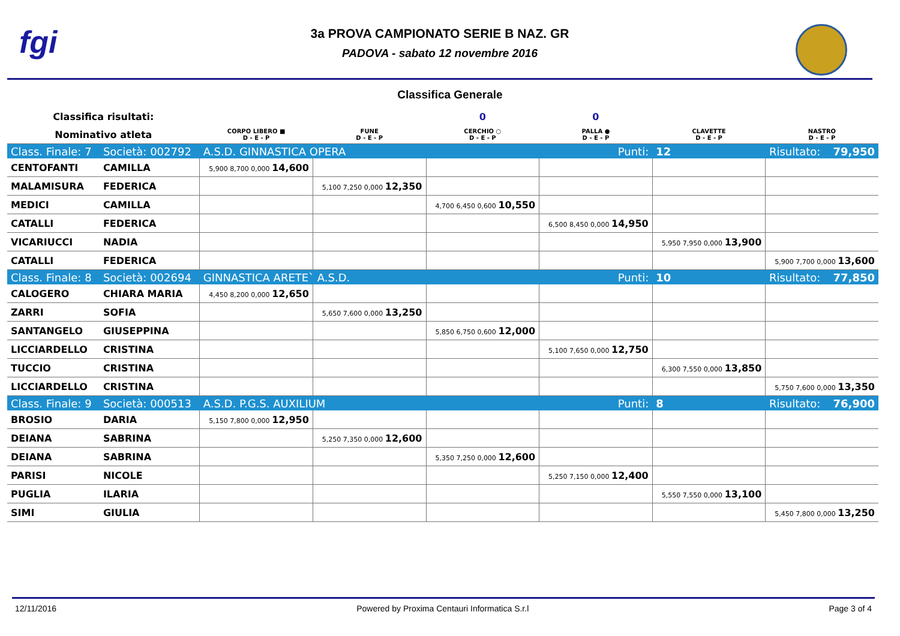fgi
3a PROVA CAMPIONATO SERIE B NAZ. GR
PADOVA - sabato 12 novembre 2016
Classifica Generale
| Classifica risultati: | | | | 0 | 0 | | |
| Nominativo atleta | | CORPO LIBERO ■ D - E - P | FUNE D - E - P | CERCHIO ○ D - E - P | PALLA ● D - E - P | CLAVETTE D - E - P | NASTRO D - E - P |
| Class. Finale: 7 | Società: 002792 | A.S.D. GINNASTICA OPERA | | | Punti: | 12 | Risultato: 79,950 |
| CENTOFANTI | CAMILLA | 5,900 8,700 0,000 14,600 | | | | | |
| MALAMISURA | FEDERICA | | 5,100 7,250 0,000 12,350 | | | | |
| MEDICI | CAMILLA | | | 4,700 6,450 0,600 10,550 | | | |
| CATALLI | FEDERICA | | | | 6,500 8,450 0,000 14,950 | | |
| VICARIUCCI | NADIA | | | | | 5,950 7,950 0,000 13,900 | |
| CATALLI | FEDERICA | | | | | | 5,900 7,700 0,000 13,600 |
| Class. Finale: 8 | Società: 002694 | GINNASTICA ARETE` A.S.D. | | | Punti: | 10 | Risultato: 77,850 |
| CALOGERO | CHIARA MARIA | 4,450 8,200 0,000 12,650 | | | | | |
| ZARRI | SOFIA | | 5,650 7,600 0,000 13,250 | | | | |
| SANTANGELO | GIUSEPPINA | | | 5,850 6,750 0,600 12,000 | | | |
| LICCIARDELLO | CRISTINA | | | | 5,100 7,650 0,000 12,750 | | |
| TUCCIO | CRISTINA | | | | | 6,300 7,550 0,000 13,850 | |
| LICCIARDELLO | CRISTINA | | | | | | 5,750 7,600 0,000 13,350 |
| Class. Finale: 9 | Società: 000513 | A.S.D. P.G.S. AUXILIUM | | | Punti: | 8 | Risultato: 76,900 |
| BROSIO | DARIA | 5,150 7,800 0,000 12,950 | | | | | |
| DEIANA | SABRINA | | 5,250 7,350 0,000 12,600 | | | | |
| DEIANA | SABRINA | | | 5,350 7,250 0,000 12,600 | | | |
| PARISI | NICOLE | | | | 5,250 7,150 0,000 12,400 | | |
| PUGLIA | ILARIA | | | | | 5,550 7,550 0,000 13,100 | |
| SIMI | GIULIA | | | | | | 5,450 7,800 0,000 13,250 |
12/11/2016 Powered by Proxima Centauri Informatica S.r.l Page 3 of 4